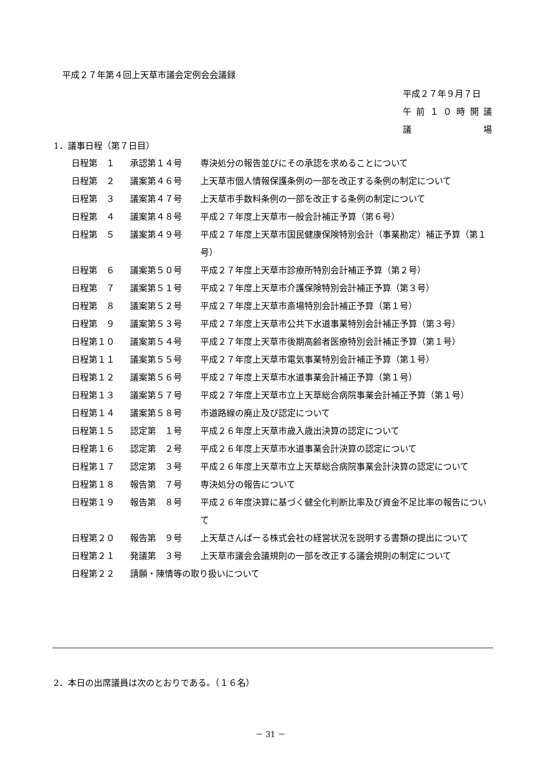平成２７年第４回上天草市議会定例会会議録
平成２７年９月７日
午前 １０ 時開議
議 場
1．議事日程（第７日目）
| 日程第 １ | 承認第１４号 | 専決処分の報告並びにその承認を求めることについて |
| 日程第 ２ | 議案第４６号 | 上天草市個人情報保護条例の一部を改正する条例の制定について |
| 日程第 ３ | 議案第４７号 | 上天草市手数料条例の一部を改正する条例の制定について |
| 日程第 ４ | 議案第４８号 | 平成２７年度上天草市一般会計補正予算（第６号） |
| 日程第 ５ | 議案第４９号 | 平成２７年度上天草市国民健康保険特別会計（事業勘定）補正予算（第１号） |
| 日程第 ６ | 議案第５０号 | 平成２７年度上天草市診療所特別会計補正予算（第２号） |
| 日程第 ７ | 議案第５１号 | 平成２７年度上天草市介護保険特別会計補正予算（第３号） |
| 日程第 ８ | 議案第５２号 | 平成２７年度上天草市斎場特別会計補正予算（第１号） |
| 日程第 ９ | 議案第５３号 | 平成２７年度上天草市公共下水道事業特別会計補正予算（第３号） |
| 日程第１０ | 議案第５４号 | 平成２７年度上天草市後期高齢者医療特別会計補正予算（第１号） |
| 日程第１１ | 議案第５５号 | 平成２７年度上天草市電気事業特別会計補正予算（第１号） |
| 日程第１２ | 議案第５６号 | 平成２７年度上天草市水道事業会計補正予算（第１号） |
| 日程第１３ | 議案第５７号 | 平成２７年度上天草市立上天草総合病院事業会計補正予算（第１号） |
| 日程第１４ | 議案第５８号 | 市道路線の廃止及び認定について |
| 日程第１５ | 認定第 １号 | 平成２６年度上天草市歳入歳出決算の認定について |
| 日程第１６ | 認定第 ２号 | 平成２６年度上天草市水道事業会計決算の認定について |
| 日程第１７ | 認定第 ３号 | 平成２６年度上天草市立上天草総合病院事業会計決算の認定について |
| 日程第１８ | 報告第 ７号 | 専決処分の報告について |
| 日程第１９ | 報告第 ８号 | 平成２６年度決算に基づく健全化判断比率及び資金不足比率の報告について |
| 日程第２０ | 報告第 ９号 | 上天草さんぱーる株式会社の経営状況を説明する書類の提出について |
| 日程第２１ | 発議第 ３号 | 上天草市議会会議規則の一部を改正する議会規則の制定について |
| 日程第２２ | 請願・陳情等の取り扱いについて | |
2．本日の出席議員は次のとおりである。（１６名）
－ 31 －